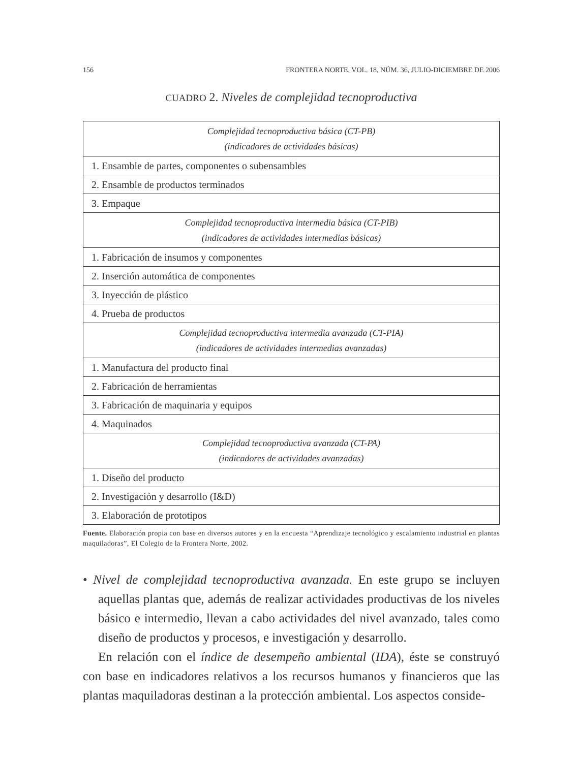156 FRONTERA NORTE, VOL. 18, NÚM. 36, JULIO-DICIEMBRE DE 2006
CUADRO 2. Niveles de complejidad tecnoproductiva
| Complejidad tecnoproductiva básica (CT-PB) (indicadores de actividades básicas) |
| 1. Ensamble de partes, componentes o subensambles |
| 2. Ensamble de productos terminados |
| 3. Empaque |
| Complejidad tecnoproductiva intermedia básica (CT-PIB) (indicadores de actividades intermedias básicas) |
| 1. Fabricación de insumos y componentes |
| 2. Inserción automática de componentes |
| 3. Inyección de plástico |
| 4. Prueba de productos |
| Complejidad tecnoproductiva intermedia avanzada (CT-PIA) (indicadores de actividades intermedias avanzadas) |
| 1. Manufactura del producto final |
| 2. Fabricación de herramientas |
| 3. Fabricación de maquinaria y equipos |
| 4. Maquinados |
| Complejidad tecnoproductiva avanzada (CT-PA) (indicadores de actividades avanzadas) |
| 1. Diseño del producto |
| 2. Investigación y desarrollo (I&D) |
| 3. Elaboración de prototipos |
Fuente. Elaboración propia con base en diversos autores y en la encuesta “Aprendizaje tecnológico y escalamiento industrial en plantas maquiladoras”, El Colegio de la Frontera Norte, 2002.
• Nivel de complejidad tecnoproductiva avanzada. En este grupo se incluyen aquellas plantas que, además de realizar actividades productivas de los niveles básico e intermedio, llevan a cabo actividades del nivel avanzado, tales como diseño de productos y procesos, e investigación y desarrollo.
En relación con el índice de desempeño ambiental (IDA), éste se construyó con base en indicadores relativos a los recursos humanos y financieros que las plantas maquiladoras destinan a la protección ambiental. Los aspectos conside-